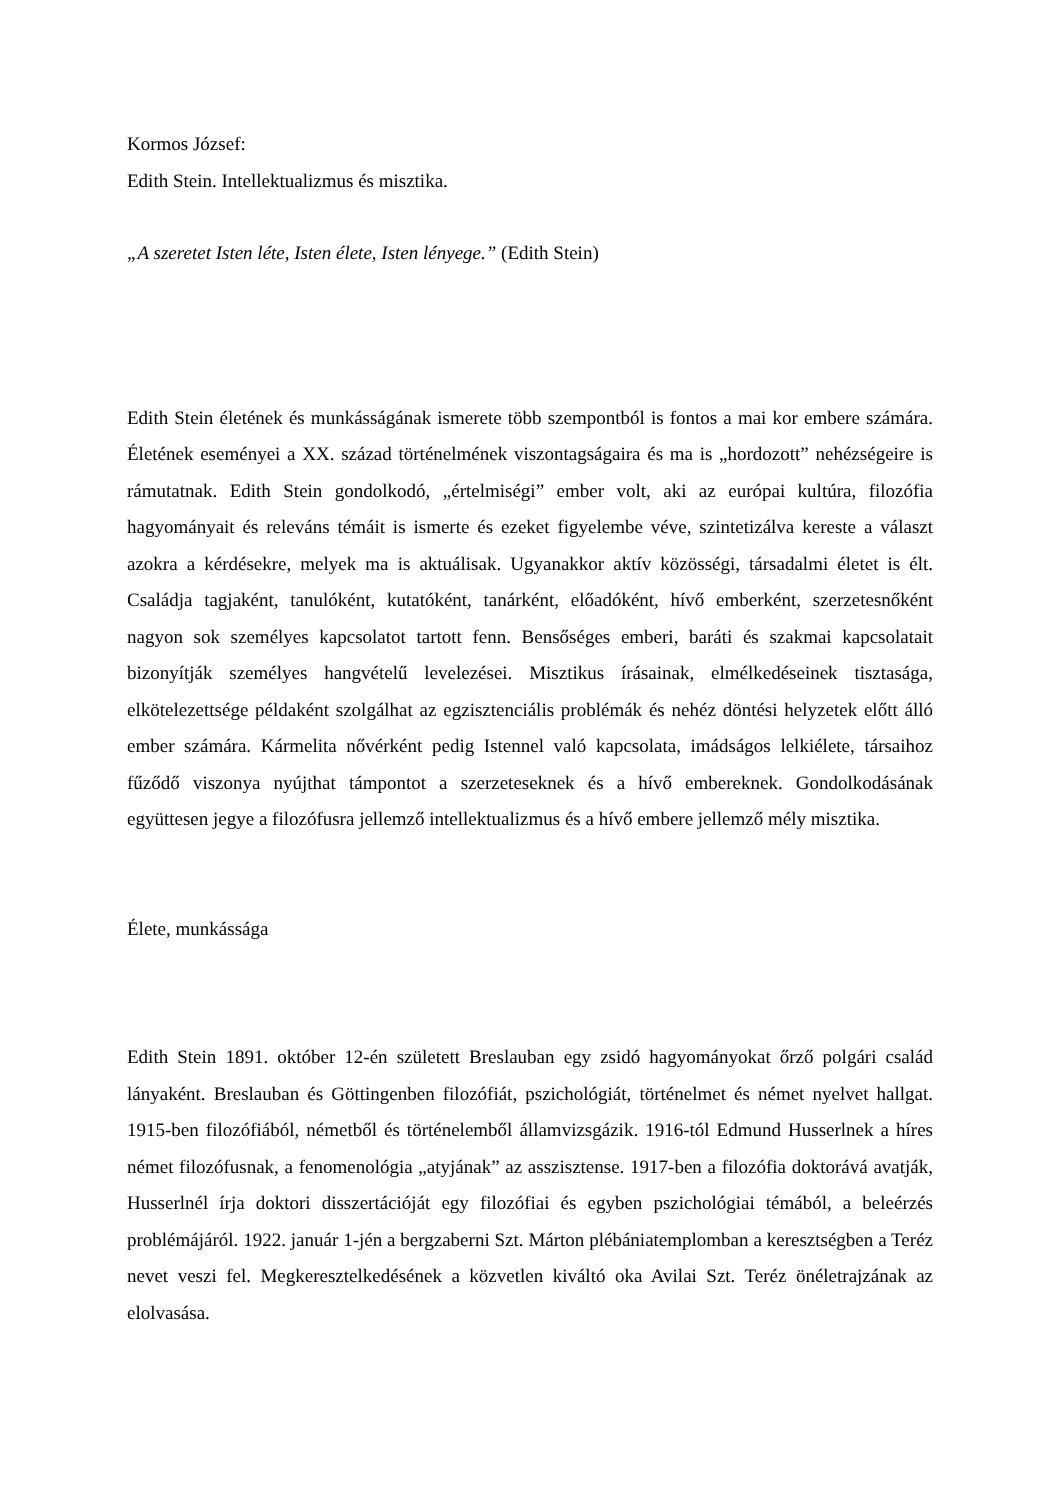Kormos József:
Edith Stein. Intellektualizmus és misztika.
„A szeretet Isten léte, Isten élete, Isten lényege.” (Edith Stein)
Edith Stein életének és munkásságának ismerete több szempontból is fontos a mai kor embere számára. Életének eseményei a XX. század történelmének viszontagságaira és ma is „hordozott” nehézségeire is rámutatnak. Edith Stein gondolkodó, „értelmiségi” ember volt, aki az európai kultúra, filozófia hagyományait és releváns témáit is ismerte és ezeket figyelembe véve, szintetizálva kereste a választ azokra a kérdésekre, melyek ma is aktuálisak. Ugyanakkor aktív közösségi, társadalmi életet is élt. Családja tagjaként, tanulóként, kutatóként, tanárként, előadóként, hívő emberként, szerzetesnőként nagyon sok személyes kapcsolatot tartott fenn. Bensőséges emberi, baráti és szakmai kapcsolatait bizonyítják személyes hangvételű levelezései. Misztikus írásainak, elmélkedéseinek tisztasága, elkötelezettsége példaként szolgálhat az egzisztenciális problémák és nehéz döntési helyzetek előtt álló ember számára. Kármelita nővérként pedig Istennel való kapcsolata, imádságos lelkiélete, társaihoz fűződő viszonya nyújthat támpontot a szerzeteseknek és a hívő embereknek. Gondolkodásának együttesen jegye a filozófusra jellemző intellektualizmus és a hívő embere jellemző mély misztika.
Élete, munkássága
Edith Stein 1891. október 12-én született Breslauban egy zsidó hagyományokat őrző polgári család lányaként. Breslauban és Göttingenben filozófiát, pszichológiát, történelmet és német nyelvet hallgat. 1915-ben filozófiából, németből és történelemből államvizsgázik. 1916-tól Edmund Husserlnek a híres német filozófusnak, a fenomenológia „atyjának” az asszisztense. 1917-ben a filozófia doktorává avatják, Husserlnél írja doktori disszertációját egy filozófiai és egyben pszichológiai témából, a beleérzés problémájáról. 1922. január 1-jén a bergzaberni Szt. Márton plébániatemplomban a keresztségben a Teréz nevet veszi fel. Megkeresztelkedésének a közvetlen kiváltó oka Avilai Szt. Teréz önéletrajzának az elolvasása.